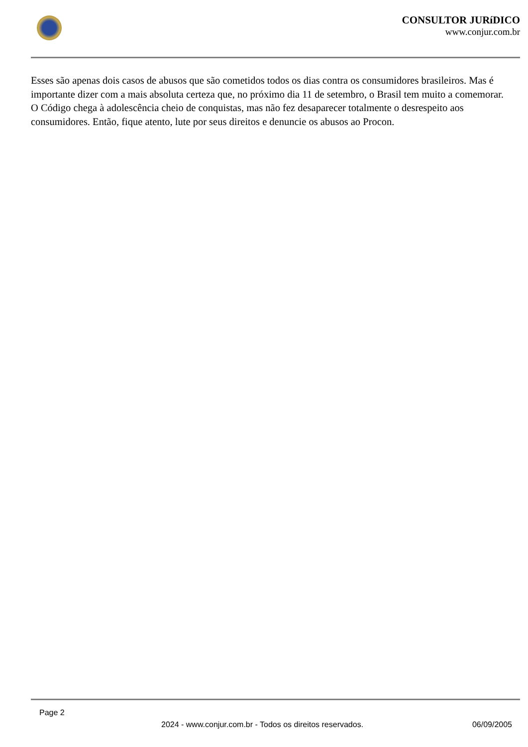CONSULTOR JURíDICO
www.conjur.com.br
Esses são apenas dois casos de abusos que são cometidos todos os dias contra os consumidores brasileiros. Mas é importante dizer com a mais absoluta certeza que, no próximo dia 11 de setembro, o Brasil tem muito a comemorar. O Código chega à adolescência cheio de conquistas, mas não fez desaparecer totalmente o desrespeito aos consumidores. Então, fique atento, lute por seus direitos e denuncie os abusos ao Procon.
Page 2
2024 - www.conjur.com.br - Todos os direitos reservados. 06/09/2005